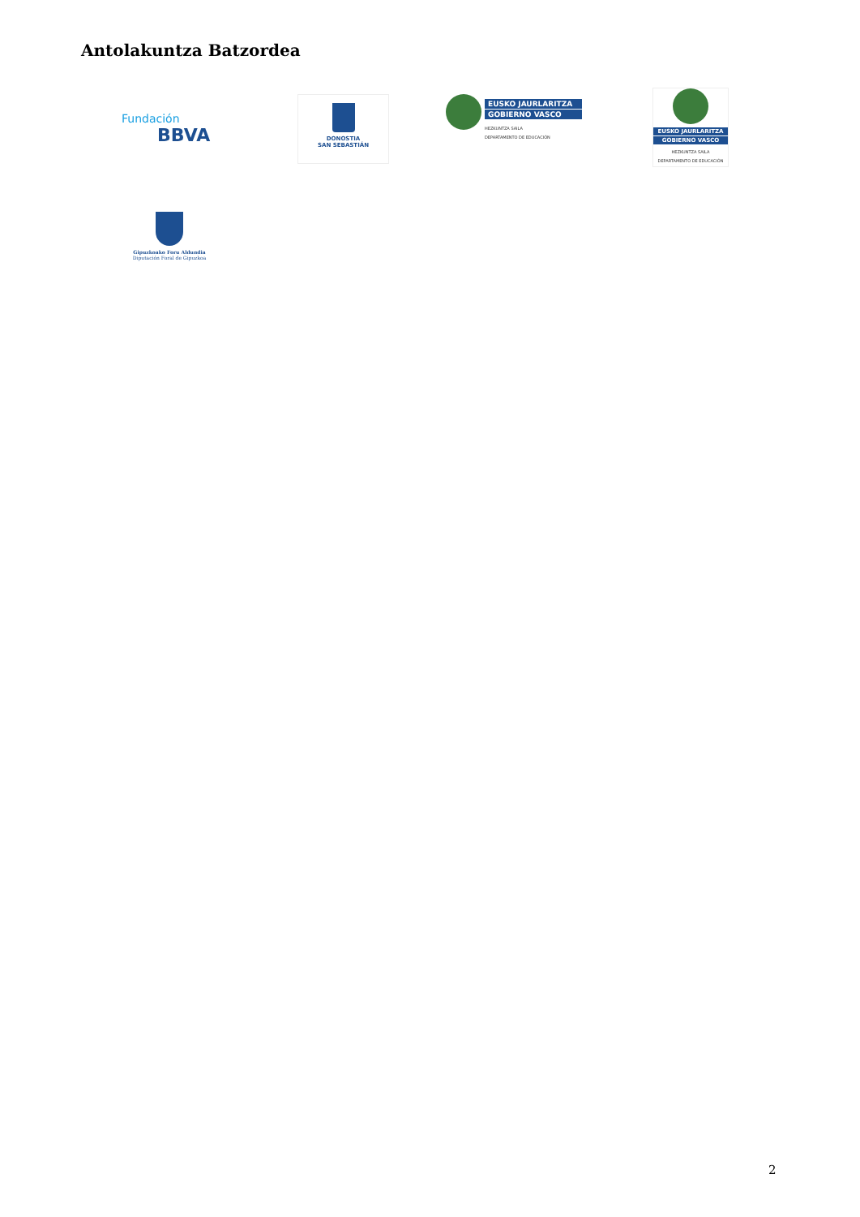Antolakuntza Batzordea
Fundación
BBVA
DONOSTIA
SAN SEBASTIÁN
EUSKO JAURLARITZA
GOBIERNO VASCO
HEZKUNTZA SAILA
DEPARTAMENTO DE EDUCACIÓN
EUSKO JAURLARITZA
GOBIERNO VASCO
HEZKUNTZA SAILA
DEPARTAMENTO DE EDUCACIÓN
Gipuzkoako Foru Aldundia
Diputación Foral de Gipuzkoa
2